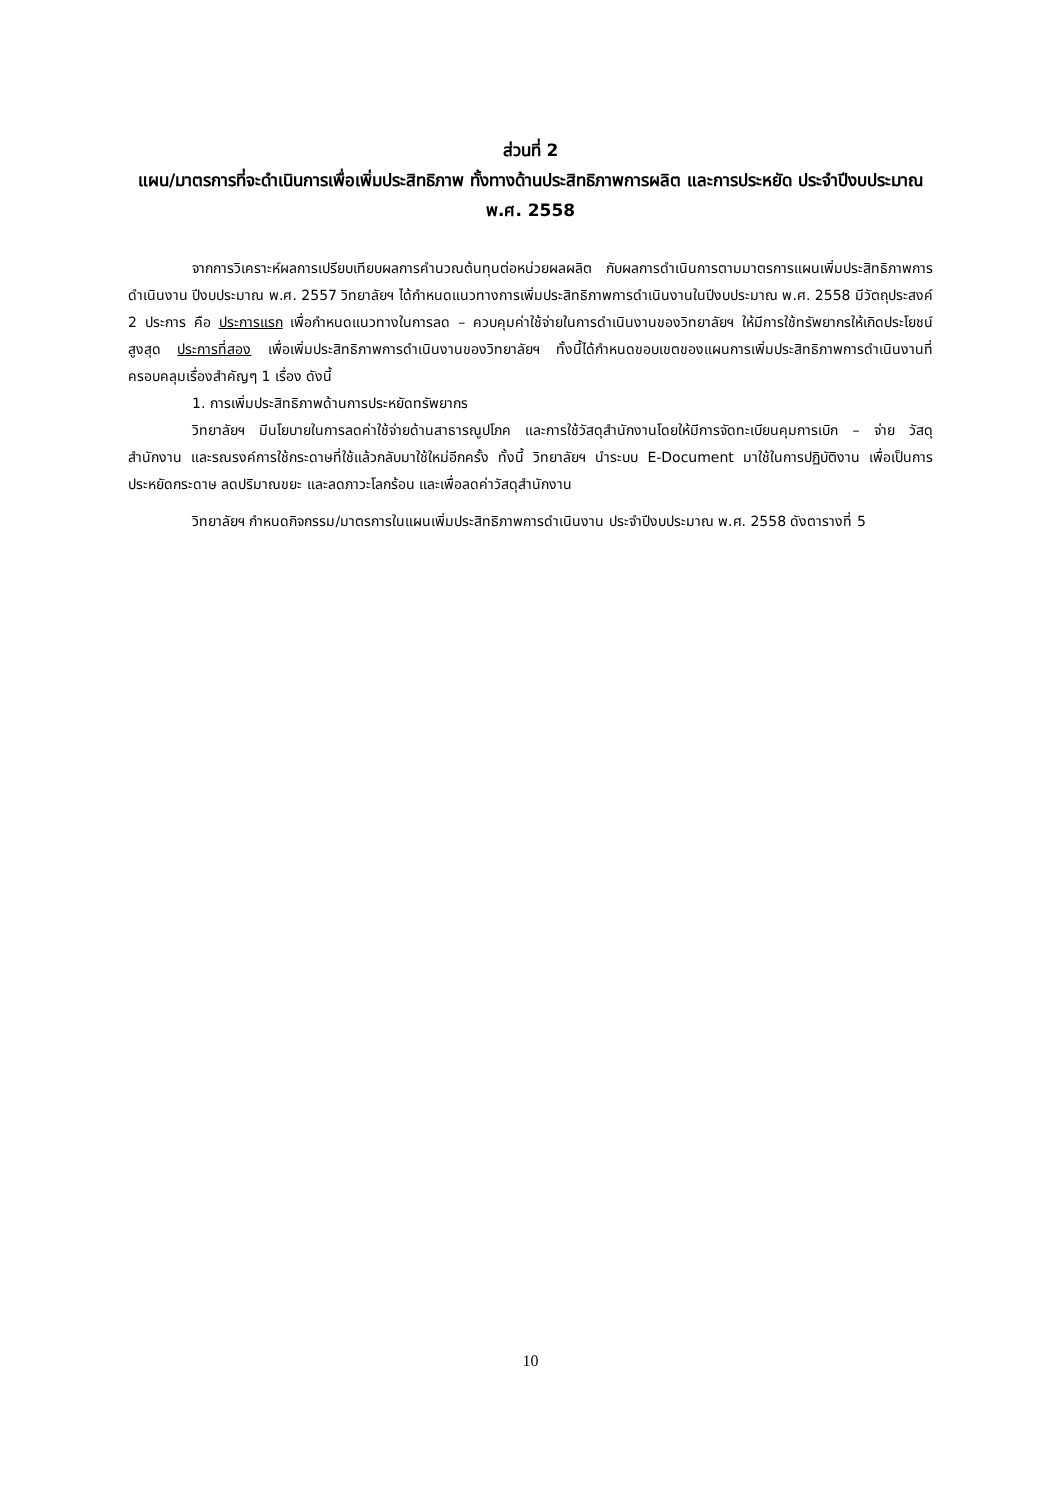ส่วนที่ 2
แผน/มาตรการที่จะดำเนินการเพื่อเพิ่มประสิทธิภาพ ทั้งทางด้านประสิทธิภาพการผลิต และการประหยัด ประจำปีงบประมาณ พ.ศ. 2558
จากการวิเคราะห์ผลการเปรียบเทียบผลการคำนวณต้นทุนต่อหน่วยผลผลิต กับผลการดำเนินการตามมาตรการแผนเพิ่มประสิทธิภาพการดำเนินงาน ปีงบประมาณ พ.ศ. 2557 วิทยาลัยฯ ได้กำหนดแนวทางการเพิ่มประสิทธิภาพการดำเนินงานในปีงบประมาณ พ.ศ. 2558 มีวัตถุประสงค์ 2 ประการ คือ ประการแรก เพื่อกำหนดแนวทางในการลด – ควบคุมค่าใช้จ่ายในการดำเนินงานของวิทยาลัยฯ ให้มีการใช้ทรัพยากรให้เกิดประโยชน์สูงสุด ประการที่สอง เพื่อเพิ่มประสิทธิภาพการดำเนินงานของวิทยาลัยฯ ทั้งนี้ได้กำหนดขอบเขตของแผนการเพิ่มประสิทธิภาพการดำเนินงานที่ครอบคลุมเรื่องสำคัญๆ 1 เรื่อง ดังนี้
1. การเพิ่มประสิทธิภาพด้านการประหยัดทรัพยากร
วิทยาลัยฯ มีนโยบายในการลดค่าใช้จ่ายด้านสาธารณูปโภค และการใช้วัสดุสำนักงานโดยให้มีการจัดทะเบียนคุมการเบิก – จ่าย วัสดุสำนักงาน และรณรงค์การใช้กระดาษที่ใช้แล้วกลับมาใช้ใหม่อีกครั้ง ทั้งนี้ วิทยาลัยฯ นำระบบ E-Document มาใช้ในการปฏิบัติงาน เพื่อเป็นการประหยัดกระดาษ ลดปริมาณขยะ และลดภาวะโลกร้อน และเพื่อลดค่าวัสดุสำนักงาน
วิทยาลัยฯ กำหนดกิจกรรม/มาตรการในแผนเพิ่มประสิทธิภาพการดำเนินงาน ประจำปีงบประมาณ พ.ศ. 2558 ดังตารางที่ 5
10